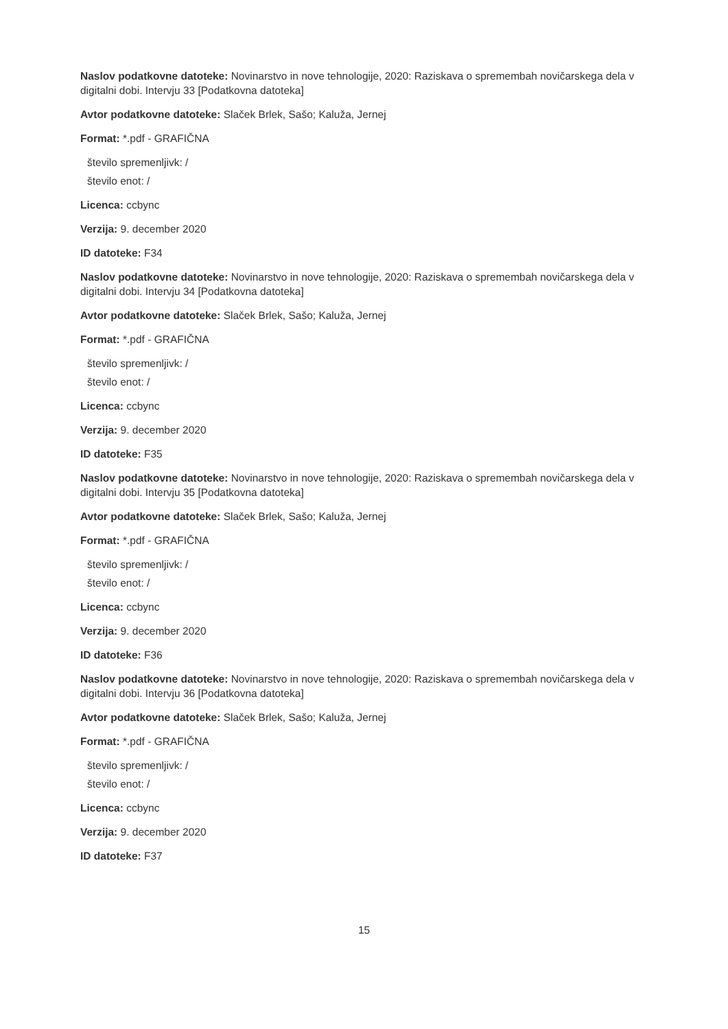Naslov podatkovne datoteke: Novinarstvo in nove tehnologije, 2020: Raziskava o spremembah novičarskega dela v digitalni dobi. Intervju 33 [Podatkovna datoteka]
Avtor podatkovne datoteke: Slaček Brlek, Sašo; Kaluža, Jernej
Format: *.pdf - GRAFIČNA
število spremenljivk: /
število enot: /
Licenca: ccbync
Verzija: 9. december 2020
ID datoteke: F34
Naslov podatkovne datoteke: Novinarstvo in nove tehnologije, 2020: Raziskava o spremembah novičarskega dela v digitalni dobi. Intervju 34 [Podatkovna datoteka]
Avtor podatkovne datoteke: Slaček Brlek, Sašo; Kaluža, Jernej
Format: *.pdf - GRAFIČNA
število spremenljivk: /
število enot: /
Licenca: ccbync
Verzija: 9. december 2020
ID datoteke: F35
Naslov podatkovne datoteke: Novinarstvo in nove tehnologije, 2020: Raziskava o spremembah novičarskega dela v digitalni dobi. Intervju 35 [Podatkovna datoteka]
Avtor podatkovne datoteke: Slaček Brlek, Sašo; Kaluža, Jernej
Format: *.pdf - GRAFIČNA
število spremenljivk: /
število enot: /
Licenca: ccbync
Verzija: 9. december 2020
ID datoteke: F36
Naslov podatkovne datoteke: Novinarstvo in nove tehnologije, 2020: Raziskava o spremembah novičarskega dela v digitalni dobi. Intervju 36 [Podatkovna datoteka]
Avtor podatkovne datoteke: Slaček Brlek, Sašo; Kaluža, Jernej
Format: *.pdf - GRAFIČNA
število spremenljivk: /
število enot: /
Licenca: ccbync
Verzija: 9. december 2020
ID datoteke: F37
15